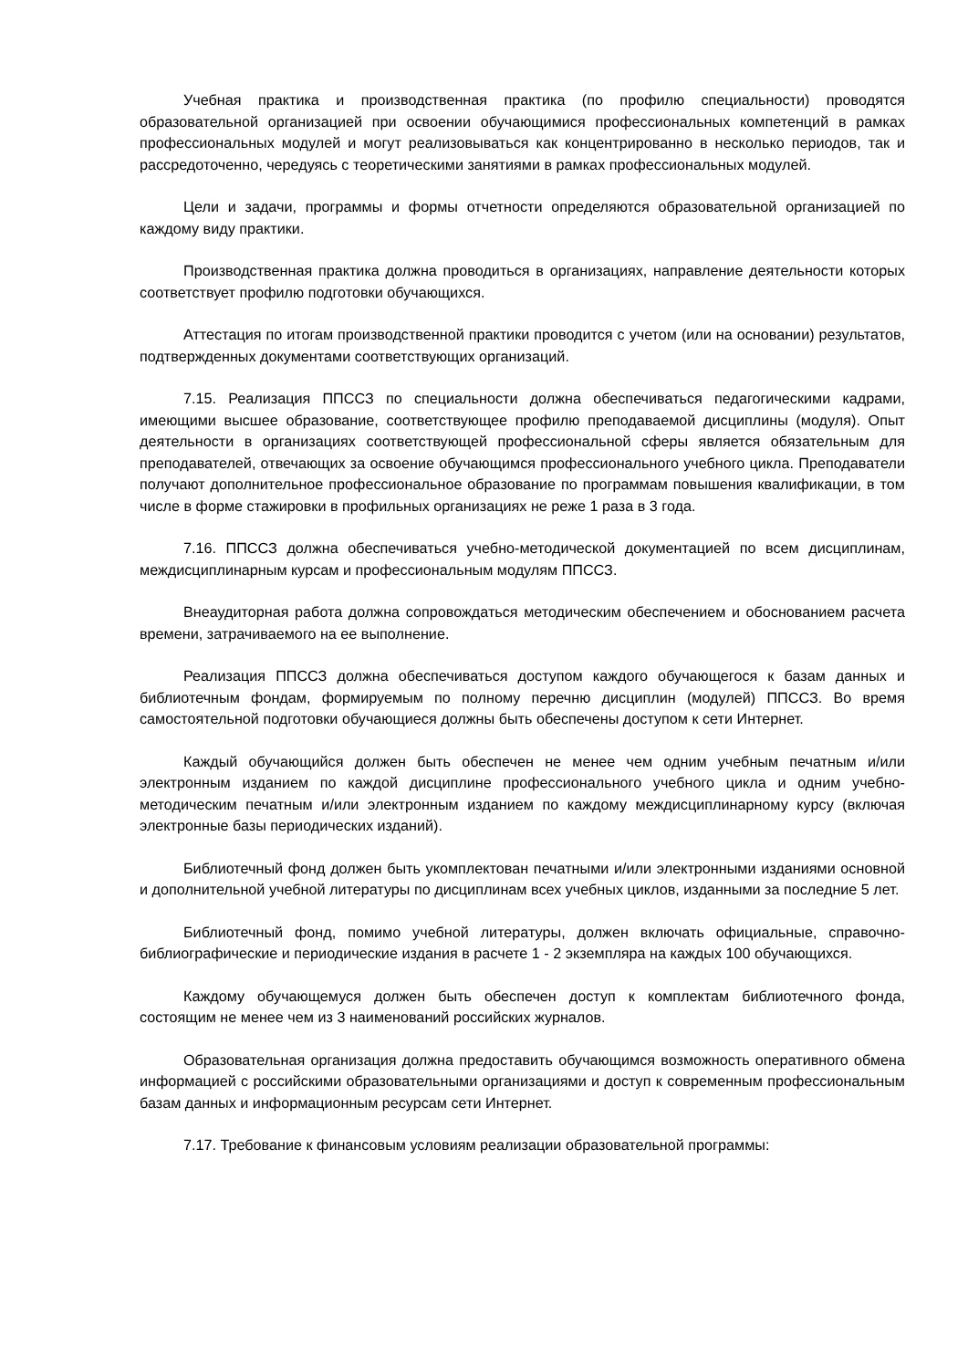Учебная практика и производственная практика (по профилю специальности) проводятся образовательной организацией при освоении обучающимися профессиональных компетенций в рамках профессиональных модулей и могут реализовываться как концентрированно в несколько периодов, так и рассредоточенно, чередуясь с теоретическими занятиями в рамках профессиональных модулей.
Цели и задачи, программы и формы отчетности определяются образовательной организацией по каждому виду практики.
Производственная практика должна проводиться в организациях, направление деятельности которых соответствует профилю подготовки обучающихся.
Аттестация по итогам производственной практики проводится с учетом (или на основании) результатов, подтвержденных документами соответствующих организаций.
7.15. Реализация ППССЗ по специальности должна обеспечиваться педагогическими кадрами, имеющими высшее образование, соответствующее профилю преподаваемой дисциплины (модуля). Опыт деятельности в организациях соответствующей профессиональной сферы является обязательным для преподавателей, отвечающих за освоение обучающимся профессионального учебного цикла. Преподаватели получают дополнительное профессиональное образование по программам повышения квалификации, в том числе в форме стажировки в профильных организациях не реже 1 раза в 3 года.
7.16. ППССЗ должна обеспечиваться учебно-методической документацией по всем дисциплинам, междисциплинарным курсам и профессиональным модулям ППССЗ.
Внеаудиторная работа должна сопровождаться методическим обеспечением и обоснованием расчета времени, затрачиваемого на ее выполнение.
Реализация ППССЗ должна обеспечиваться доступом каждого обучающегося к базам данных и библиотечным фондам, формируемым по полному перечню дисциплин (модулей) ППССЗ. Во время самостоятельной подготовки обучающиеся должны быть обеспечены доступом к сети Интернет.
Каждый обучающийся должен быть обеспечен не менее чем одним учебным печатным и/или электронным изданием по каждой дисциплине профессионального учебного цикла и одним учебно-методическим печатным и/или электронным изданием по каждому междисциплинарному курсу (включая электронные базы периодических изданий).
Библиотечный фонд должен быть укомплектован печатными и/или электронными изданиями основной и дополнительной учебной литературы по дисциплинам всех учебных циклов, изданными за последние 5 лет.
Библиотечный фонд, помимо учебной литературы, должен включать официальные, справочно-библиографические и периодические издания в расчете 1 - 2 экземпляра на каждых 100 обучающихся.
Каждому обучающемуся должен быть обеспечен доступ к комплектам библиотечного фонда, состоящим не менее чем из 3 наименований российских журналов.
Образовательная организация должна предоставить обучающимся возможность оперативного обмена информацией с российскими образовательными организациями и доступ к современным профессиональным базам данных и информационным ресурсам сети Интернет.
7.17. Требование к финансовым условиям реализации образовательной программы: